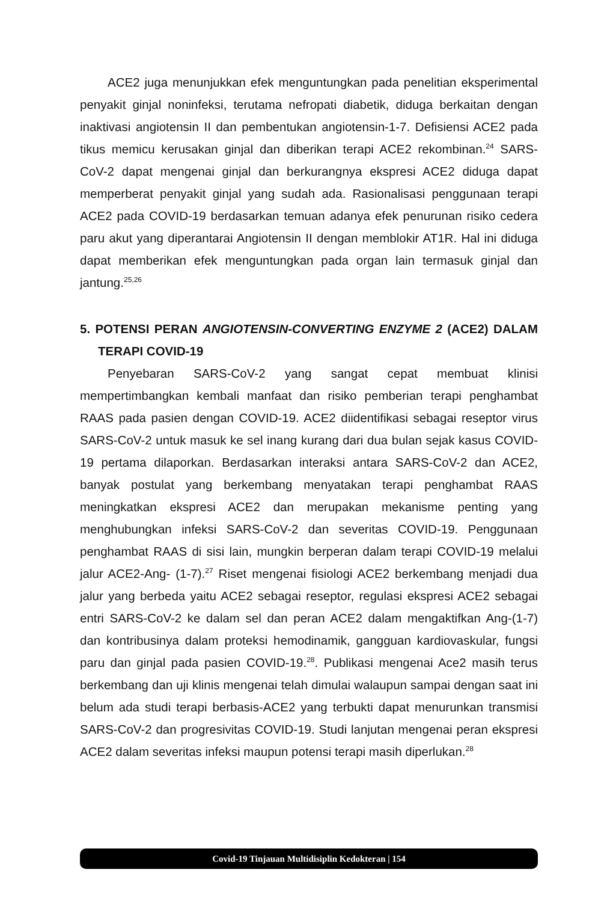ACE2 juga menunjukkan efek menguntungkan pada penelitian eksperimental penyakit ginjal noninfeksi, terutama nefropati diabetik, diduga berkaitan dengan inaktivasi angiotensin II dan pembentukan angiotensin-1-7. Defisiensi ACE2 pada tikus memicu kerusakan ginjal dan diberikan terapi ACE2 rekombinan.<sup>24</sup> SARS-CoV-2 dapat mengenai ginjal dan berkurangnya ekspresi ACE2 diduga dapat memperberat penyakit ginjal yang sudah ada. Rasionalisasi penggunaan terapi ACE2 pada COVID-19 berdasarkan temuan adanya efek penurunan risiko cedera paru akut yang diperantarai Angiotensin II dengan memblokir AT1R. Hal ini diduga dapat memberikan efek menguntungkan pada organ lain termasuk ginjal dan jantung.<sup>25,26</sup>
5. POTENSI PERAN ANGIOTENSIN-CONVERTING ENZYME 2 (ACE2) DALAM TERAPI COVID-19
Penyebaran SARS-CoV-2 yang sangat cepat membuat klinisi mempertimbangkan kembali manfaat dan risiko pemberian terapi penghambat RAAS pada pasien dengan COVID-19. ACE2 diidentifikasi sebagai reseptor virus SARS-CoV-2 untuk masuk ke sel inang kurang dari dua bulan sejak kasus COVID-19 pertama dilaporkan. Berdasarkan interaksi antara SARS-CoV-2 dan ACE2, banyak postulat yang berkembang menyatakan terapi penghambat RAAS meningkatkan ekspresi ACE2 dan merupakan mekanisme penting yang menghubungkan infeksi SARS-CoV-2 dan severitas COVID-19. Penggunaan penghambat RAAS di sisi lain, mungkin berperan dalam terapi COVID-19 melalui jalur ACE2-Ang- (1-7).<sup>27</sup> Riset mengenai fisiologi ACE2 berkembang menjadi dua jalur yang berbeda yaitu ACE2 sebagai reseptor, regulasi ekspresi ACE2 sebagai entri SARS-CoV-2 ke dalam sel dan peran ACE2 dalam mengaktifkan Ang-(1-7) dan kontribusinya dalam proteksi hemodinamik, gangguan kardiovaskular, fungsi paru dan ginjal pada pasien COVID-19.<sup>28</sup>. Publikasi mengenai Ace2 masih terus berkembang dan uji klinis mengenai telah dimulai walaupun sampai dengan saat ini belum ada studi terapi berbasis-ACE2 yang terbukti dapat menurunkan transmisi SARS-CoV-2 dan progresivitas COVID-19. Studi lanjutan mengenai peran ekspresi ACE2 dalam severitas infeksi maupun potensi terapi masih diperlukan.<sup>28</sup>
Covid-19 Tinjauan Multidisiplin Kedokteran | 154